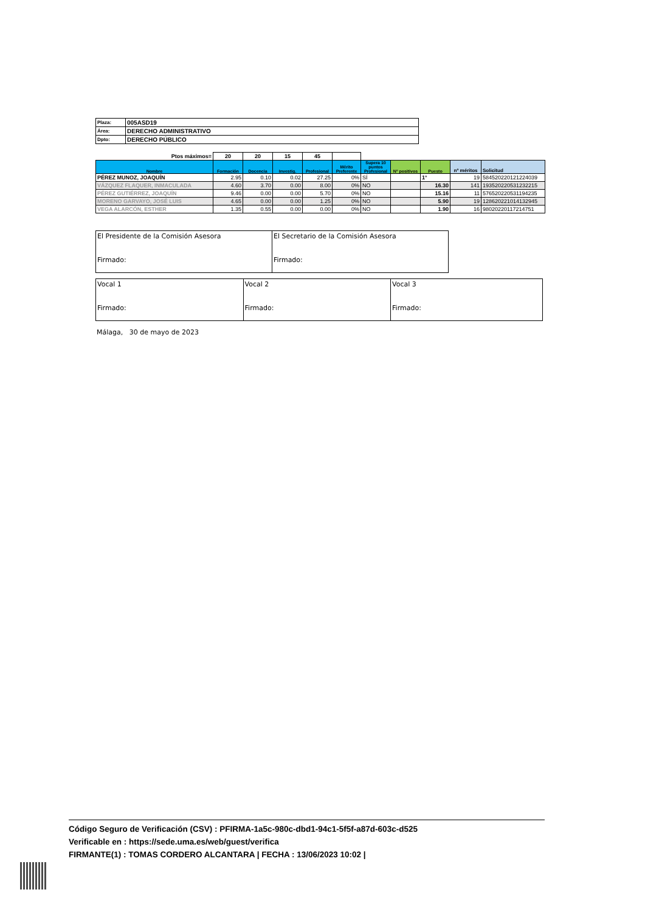| Plaza: | 005ASD19 |
| Área: | DERECHO ADMINISTRATIVO |
| Dpto: | DERECHO PÚBLICO |
| Ptos máximos= | 20 | 20 | 15 | 45 | | | | | | |
| Nombre | Formación | Docencia | Investig. | Profesional | Mérito Preferente | Supera 10 puntos Profesional | Nº positivos | Puesto | nº méritos | Solicitud |
| PÉREZ MUNOZ, JOAQUÍN | 2.95 | 0.10 | 0.02 | 27.25 | 0% | SÍ | | 1° | 19 | 584520220121224039 |
| VÁZQUEZ FLAQUER, INMACULADA | 4.60 | 3.70 | 0.00 | 8.00 | 0% | NO | | 16.30 | 141 | 193520220531232215 |
| PÉREZ GUTIÉRREZ, JOAQUÍN | 9.46 | 0.00 | 0.00 | 5.70 | 0% | NO | | 15.16 | 11 | 576520220531194235 |
| MORENO GARVAYO, JOSÉ LUIS | 4.65 | 0.00 | 0.00 | 1.25 | 0% | NO | | 5.90 | 19 | 128620221014132945 |
| VEGA ALARCÓN, ESTHER | 1.35 | 0.55 | 0.00 | 0.00 | 0% | NO | | 1.90 | 16 | 98020220117214751 |
| El Presidente de la Comisión Asesora Firmado: | El Secretario de la Comisión Asesora Firmado: |
| Vocal 1 Firmado: | Vocal 2 Firmado: | Vocal 3 Firmado: |
Málaga, 30 de mayo de 2023
Código Seguro de Verificación (CSV) : PFIRMA-1a5c-980c-dbd1-94c1-5f5f-a87d-603c-d525
Verificable en : https://sede.uma.es/web/guest/verifica
FIRMANTE(1) : TOMAS CORDERO ALCANTARA | FECHA : 13/06/2023 10:02 |